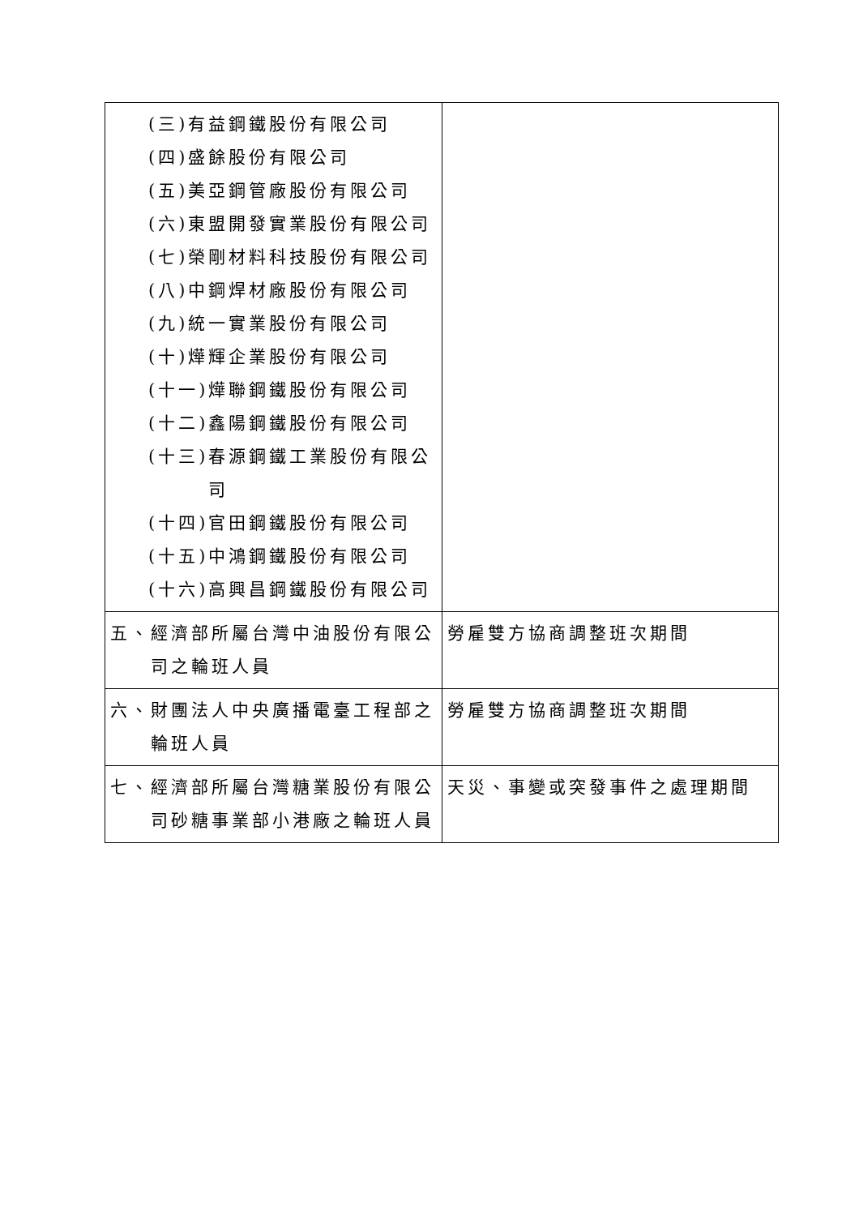| (三)有益鋼鐵股份有限公司 (四)盛餘股份有限公司 (五)美亞鋼管廠股份有限公司 (六)東盟開發實業股份有限公司 (七)榮剛材料科技股份有限公司 (八)中鋼焊材廠股份有限公司 (九)統一實業股份有限公司 (十)燁輝企業股份有限公司 (十一)燁聯鋼鐵股份有限公司 (十二)鑫陽鋼鐵股份有限公司 (十三)春源鋼鐵工業股份有限公司 (十四)官田鋼鐵股份有限公司 (十五)中鴻鋼鐵股份有限公司 (十六)高興昌鋼鐵股份有限公司 | |
| 五、經濟部所屬台灣中油股份有限公司之輪班人員 | 勞雇雙方協商調整班次期間 |
| 六、財團法人中央廣播電臺工程部之輪班人員 | 勞雇雙方協商調整班次期間 |
| 七、經濟部所屬台灣糖業股份有限公司砂糖事業部小港廠之輪班人員 | 天災、事變或突發事件之處理期間 |